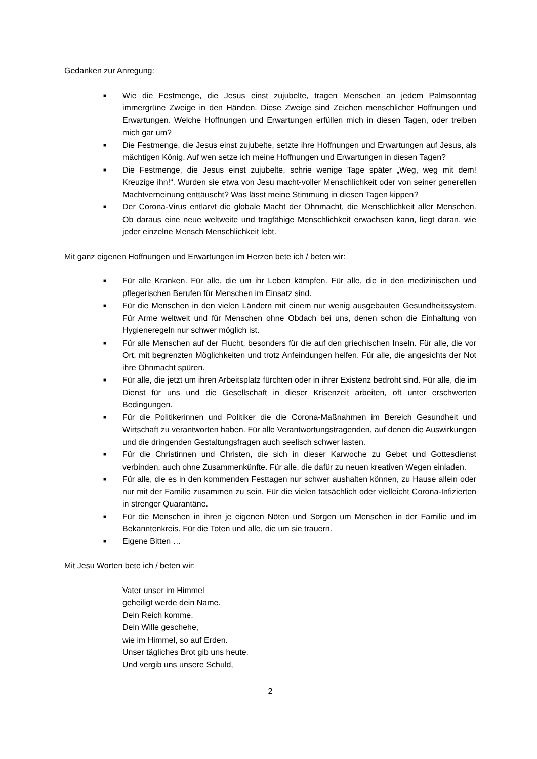Gedanken zur Anregung:
■ Wie die Festmenge, die Jesus einst zujubelte, tragen Menschen an jedem Palmsonntag immergrüne Zweige in den Händen. Diese Zweige sind Zeichen menschlicher Hoffnungen und Erwartungen. Welche Hoffnungen und Erwartungen erfüllen mich in diesen Tagen, oder treiben mich gar um?
■ Die Festmenge, die Jesus einst zujubelte, setzte ihre Hoffnungen und Erwartungen auf Jesus, als mächtigen König. Auf wen setze ich meine Hoffnungen und Erwartungen in diesen Tagen?
■ Die Festmenge, die Jesus einst zujubelte, schrie wenige Tage später „Weg, weg mit dem! Kreuzige ihn!“. Wurden sie etwa von Jesu macht-voller Menschlichkeit oder von seiner generellen Machtverneinung enttäuscht? Was lässt meine Stimmung in diesen Tagen kippen?
■ Der Corona-Virus entlarvt die globale Macht der Ohnmacht, die Menschlichkeit aller Menschen. Ob daraus eine neue weltweite und tragfähige Menschlichkeit erwachsen kann, liegt daran, wie jeder einzelne Mensch Menschlichkeit lebt.
Mit ganz eigenen Hoffnungen und Erwartungen im Herzen bete ich / beten wir:
■ Für alle Kranken. Für alle, die um ihr Leben kämpfen. Für alle, die in den medizinischen und pflegerischen Berufen für Menschen im Einsatz sind.
■ Für die Menschen in den vielen Ländern mit einem nur wenig ausgebauten Gesundheitssystem. Für Arme weltweit und für Menschen ohne Obdach bei uns, denen schon die Einhaltung von Hygieneregeln nur schwer möglich ist.
■ Für alle Menschen auf der Flucht, besonders für die auf den griechischen Inseln. Für alle, die vor Ort, mit begrenzten Möglichkeiten und trotz Anfeindungen helfen. Für alle, die angesichts der Not ihre Ohnmacht spüren.
■ Für alle, die jetzt um ihren Arbeitsplatz fürchten oder in ihrer Existenz bedroht sind. Für alle, die im Dienst für uns und die Gesellschaft in dieser Krisenzeit arbeiten, oft unter erschwerten Bedingungen.
■ Für die Politikerinnen und Politiker die die Corona-Maßnahmen im Bereich Gesundheit und Wirtschaft zu verantworten haben. Für alle Verantwortungstragenden, auf denen die Auswirkungen und die dringenden Gestaltungsfragen auch seelisch schwer lasten.
■ Für die Christinnen und Christen, die sich in dieser Karwoche zu Gebet und Gottesdienst verbinden, auch ohne Zusammenkünfte. Für alle, die dafür zu neuen kreativen Wegen einladen.
■ Für alle, die es in den kommenden Festtagen nur schwer aushalten können, zu Hause allein oder nur mit der Familie zusammen zu sein. Für die vielen tatsächlich oder vielleicht Corona-Infizierten in strenger Quarantäne.
■ Für die Menschen in ihren je eigenen Nöten und Sorgen um Menschen in der Familie und im Bekanntenkreis. Für die Toten und alle, die um sie trauern.
■ Eigene Bitten …
Mit Jesu Worten bete ich / beten wir:
Vater unser im Himmel
geheiligt werde dein Name.
Dein Reich komme.
Dein Wille geschehe,
wie im Himmel, so auf Erden.
Unser tägliches Brot gib uns heute.
Und vergib uns unsere Schuld,
2